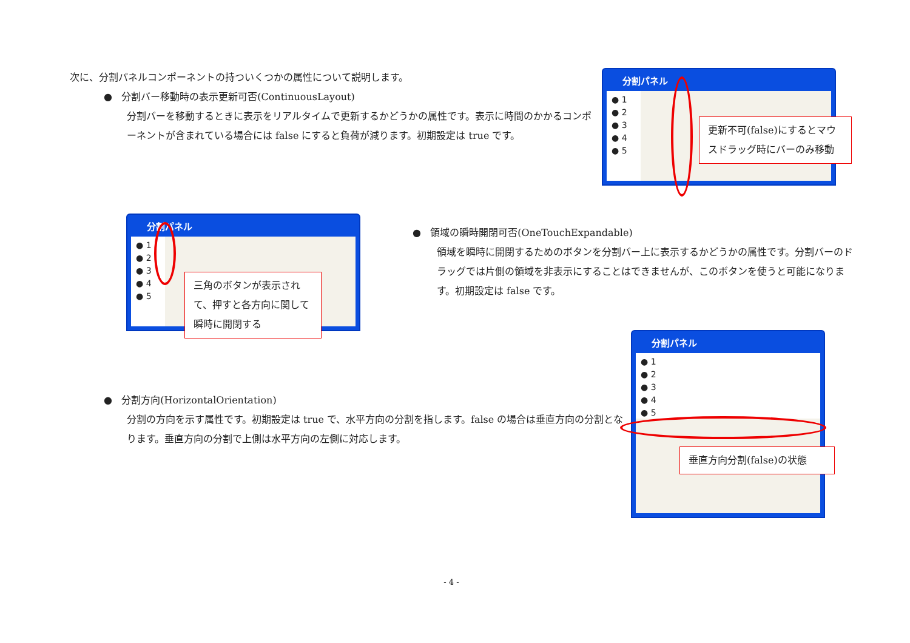次に、分割パネルコンポーネントの持ついくつかの属性について説明します。
● 分割バー移動時の表示更新可否(ContinuousLayout)
分割バーを移動するときに表示をリアルタイムで更新するかどうかの属性です。表示に時間のかかるコンポーネントが含まれている場合には false にすると負荷が減ります。初期設定は true です。
分割パネル
● 1
● 2
● 3
● 4
● 5
更新不可(false)にするとマウスドラッグ時にバーのみ移動
分割パネル
● 1
● 2
● 3
● 4
● 5
三角のボタンが表示されて、押すと各方向に関して瞬時に開閉する
● 領域の瞬時開閉可否(OneTouchExpandable)
領域を瞬時に開閉するためのボタンを分割バー上に表示するかどうかの属性です。分割バーのドラッグでは片側の領域を非表示にすることはできませんが、このボタンを使うと可能になります。初期設定は false です。
分割パネル
● 1
● 2
● 3
● 4
● 5
垂直方向分割(false)の状態
● 分割方向(HorizontalOrientation)
分割の方向を示す属性です。初期設定は true で、水平方向の分割を指します。false の場合は垂直方向の分割となります。垂直方向の分割で上側は水平方向の左側に対応します。
- 4 -